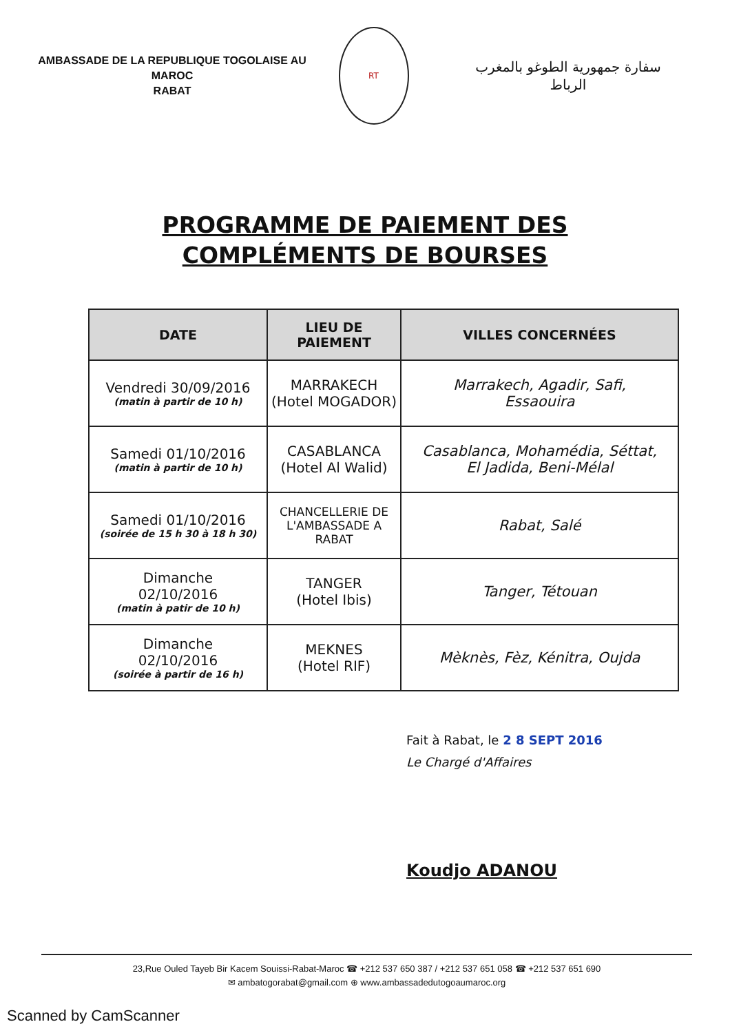AMBASSADE DE LA REPUBLIQUE TOGOLAISE AU MAROC
RABAT
RT
سفارة جمهورية الطوغو بالمغرب
الرباط
PROGRAMME DE PAIEMENT DES
COMPLÉMENTS DE BOURSES
| DATE | LIEU DE PAIEMENT | VILLES CONCERNÉES |
| --- | --- | --- |
| Vendredi 30/09/2016 (matin à partir de 10 h) | MARRAKECH (Hotel MOGADOR) | Marrakech, Agadir, Safi, Essaouira |
| Samedi 01/10/2016 (matin à partir de 10 h) | CASABLANCA (Hotel Al Walid) | Casablanca, Mohamédia, Séttat, El Jadida, Beni-Mélal |
| Samedi 01/10/2016 (soirée de 15 h 30 à 18 h 30) | CHANCELLERIE DE L'AMBASSADE A RABAT | Rabat, Salé |
| Dimanche 02/10/2016 (matin à patir de 10 h) | TANGER (Hotel Ibis) | Tanger, Tétouan |
| Dimanche 02/10/2016 (soirée à partir de 16 h) | MEKNES (Hotel RIF) | Mèknès, Fèz, Kénitra, Oujda |
Fait à Rabat, le 2 8 SEPT 2016
Le Chargé d'Affaires
Koudjo ADANOU
23,Rue Ouled Tayeb Bir Kacem Souissi-Rabat-Maroc ☎ +212 537 650 387 / +212 537 651 058 ☎ +212 537 651 690
✉ ambatogorabat@gmail.com ⊕ www.ambassadedutogoaumaroc.org
Scanned by CamScanner